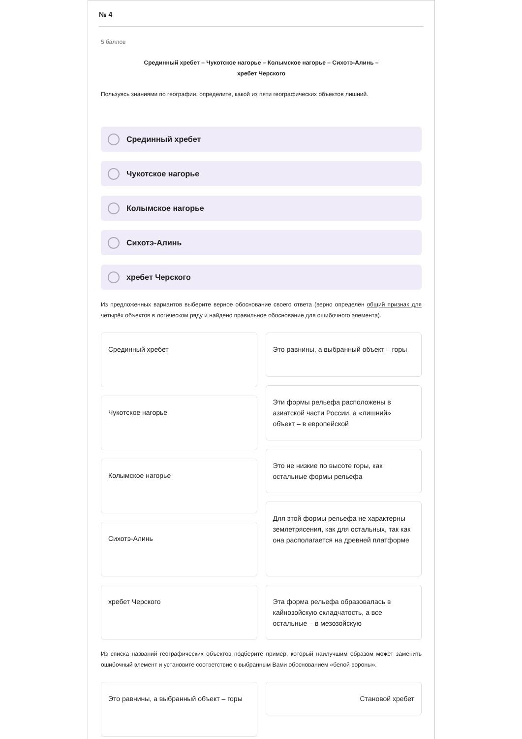№ 4
5 баллов
Срединный хребет – Чукотское нагорье – Колымское нагорье – Сихотэ-Алинь –
хребет Черского
Пользуясь знаниями по географии, определите, какой из пяти географических объектов лишний.
Срединный хребет
Чукотское нагорье
Колымское нагорье
Сихотэ-Алинь
хребет Черского
Из предложенных вариантов выберите верное обоснование своего ответа (верно определён общий признак для четырёх объектов в логическом ряду и найдено правильное обоснование для ошибочного элемента).
Срединный хребет
Чукотское нагорье
Колымское нагорье
Сихотэ-Алинь
хребет Черского
Это равнины, а выбранный объект – горы
Эти формы рельефа расположены в азиатской части России, а «лишний» объект – в европейской
Это не низкие по высоте горы, как остальные формы рельефа
Для этой формы рельефа не характерны землетрясения, как для остальных, так как она располагается на древней платформе
Эта форма рельефа образовалась в кайнозойскую складчатость, а все остальные – в мезозойскую
Из списка названий географических объектов подберите пример, который наилучшим образом может заменить ошибочный элемент и установите соответствие с выбранным Вами обоснованием «белой вороны».
Это равнины, а выбранный объект – горы
Становой хребет